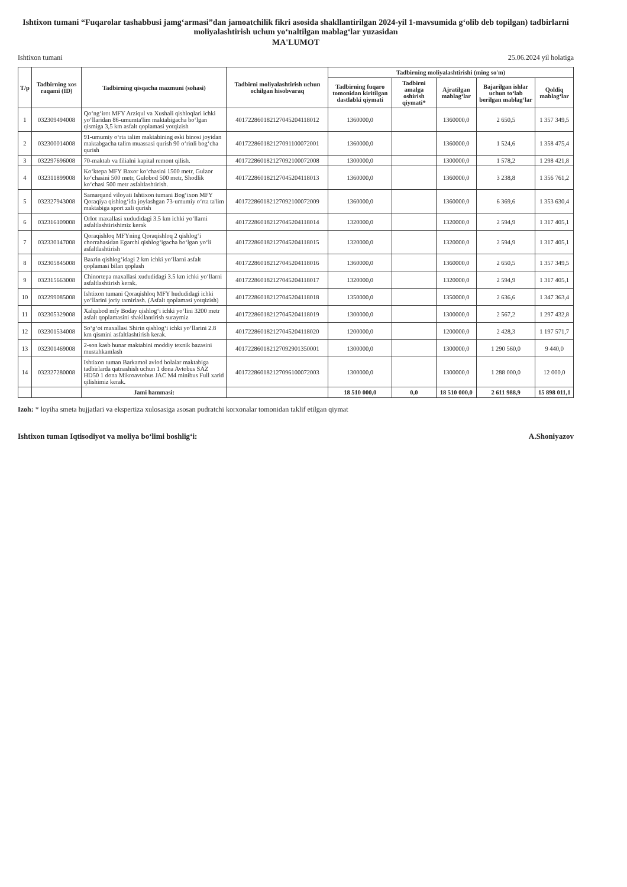Ishtixon tumani “Fuqarolar tashabbusi jamg‘armasi”dan jamoatchilik fikri asosida shakllantirilgan 2024-yil 1-mavsumida g‘olib deb topilgan) tadbirlarni moliyalashtirish uchun yo‘naltilgan mablag‘lar yuzasidan
MA'LUMOT
Ishtixon tumani 25.06.2024 yil holatiga
| T/p | Tadbirning xos raqami (ID) | Tadbirning qisqacha mazmuni (sohasi) | Tadbirni moliyalashtirish uchun ochilgan hisobvaraq | Tadbirning moliyalashtirishi (ming so'm) | | | | |
| --- | --- | --- | --- | --- | --- | --- | --- | --- |
| | | | | Tadbirning fuqaro tomonidan kiritilgan dastlabki qiymati | Tadbirni amalga oshirish qiymati* | Ajratilgan mablag‘lar | Bajarilgan ishlar uchun to‘lab berilgan mablag‘lar | Qoldiq mablag‘lar |
| 1 | 032309494008 | Qo‘ng‘irot MFY Arziqul va Xushali qishloqlari ichki yo‘llaridan 86-umumta'lim maktabigacha bo‘lgan qismiga 3,5 km asfalt qoplamasi yotqizish | 401722860182127045204118012 | 1360000,0 | | 1360000,0 | 2 650,5 | 1 357 349,5 |
| 2 | 032300014008 | 91-umumiy o‘rta talim maktabining eski binosi joyidan maktabgacha talim muassasi qurish 90 o‘rinli bog‘cha qurish | 401722860182127091100072001 | 1360000,0 | | 1360000,0 | 1 524,6 | 1 358 475,4 |
| 3 | 032297696008 | 70-maktab va filialni kapital remont qilish. | 401722860182127092100072008 | 1300000,0 | | 1300000,0 | 1 578,2 | 1 298 421,8 |
| 4 | 032311899008 | Ko‘ktepa MFY Baxor ko‘chasini 1500 metr, Gulzor ko‘chasini 500 metr, Gulobod 500 metr, Shodlik ko‘chasi 500 metr asfaltlashtirish. | 401722860182127045204118013 | 1360000,0 | | 1360000,0 | 3 238,8 | 1 356 761,2 |
| 5 | 032327943008 | Samarqand viloyati Ishtixon tumani Bog‘ixon MFY Qoraqiya qishlog‘ida joylashgan 73-umumiy o‘rta ta'lim maktabiga sport zali qurish | 401722860182127092100072009 | 1360000,0 | | 1360000,0 | 6 369,6 | 1 353 630,4 |
| 6 | 032316109008 | Orlot maxallasi xududidagi 3.5 km ichki yo‘llarni asfaltlashtirishimiz kerak | 401722860182127045204118014 | 1320000,0 | | 1320000,0 | 2 594,9 | 1 317 405,1 |
| 7 | 032330147008 | Qoraqishloq MFYning Qoraqishloq 2 qishlog‘i chorrahasidan Egarchi qishlog‘igacha bo‘lgan yo‘li asfaltlashtirish | 401722860182127045204118015 | 1320000,0 | | 1320000,0 | 2 594,9 | 1 317 405,1 |
| 8 | 032305845008 | Baxrin qishlog‘idagi 2 km ichki yo‘llarni asfalt qoplamasi bilan qoplash | 401722860182127045204118016 | 1360000,0 | | 1360000,0 | 2 650,5 | 1 357 349,5 |
| 9 | 032315663008 | Chinortepa maxallasi xududidagi 3.5 km ichki yo‘llarni asfaltlashtirish kerak. | 401722860182127045204118017 | 1320000,0 | | 1320000,0 | 2 594,9 | 1 317 405,1 |
| 10 | 032299085008 | Ishtixon tumani Qoraqishloq MFY hududidagi ichki yo‘llarini joriy tamirlash. (Asfalt qoplamasi yotqizish) | 401722860182127045204118018 | 1350000,0 | | 1350000,0 | 2 636,6 | 1 347 363,4 |
| 11 | 032305329008 | Xalqabod mfy Boday qishlog‘i ichki yo‘lini 3200 metr asfalt qoplamasini shakllantirish suraymiz | 401722860182127045204118019 | 1300000,0 | | 1300000,0 | 2 567,2 | 1 297 432,8 |
| 12 | 032301534008 | So‘g‘ot maxallasi Shirin qishlog‘i ichki yo‘llarini 2.8 km qismini asfaltlashtirish kerak. | 401722860182127045204118020 | 1200000,0 | | 1200000,0 | 2 428,3 | 1 197 571,7 |
| 13 | 032301469008 | 2-son kasb hunar maktabini moddiy texnik bazasini mustahkamlash | 401722860182127092901350001 | 1300000,0 | | 1300000,0 | 1 290 560,0 | 9 440,0 |
| 14 | 032327280008 | Ishtixon tuman Barkamol avlod bolalar maktabiga tadbirlarda qatnashish uchun 1 dona Avtobus SAZ HD50 1 dona Mikroavtobus JAC M4 minibus Full xarid qilishimiz kerak. | 401722860182127096100072003 | 1300000,0 | | 1300000,0 | 1 288 000,0 | 12 000,0 |
| | | Jami hammasi: | | 18 510 000,0 | 0,0 | 18 510 000,0 | 2 611 988,9 | 15 898 011,1 |
Izoh: * loyiha smeta hujjatlari va ekspertiza xulosasiga asosan pudratchi korxonalar tomonidan taklif etilgan qiymat
Ishtixon tuman Iqtisodiyot va moliya bo‘limi boshlig‘i: A.Shoniyazov